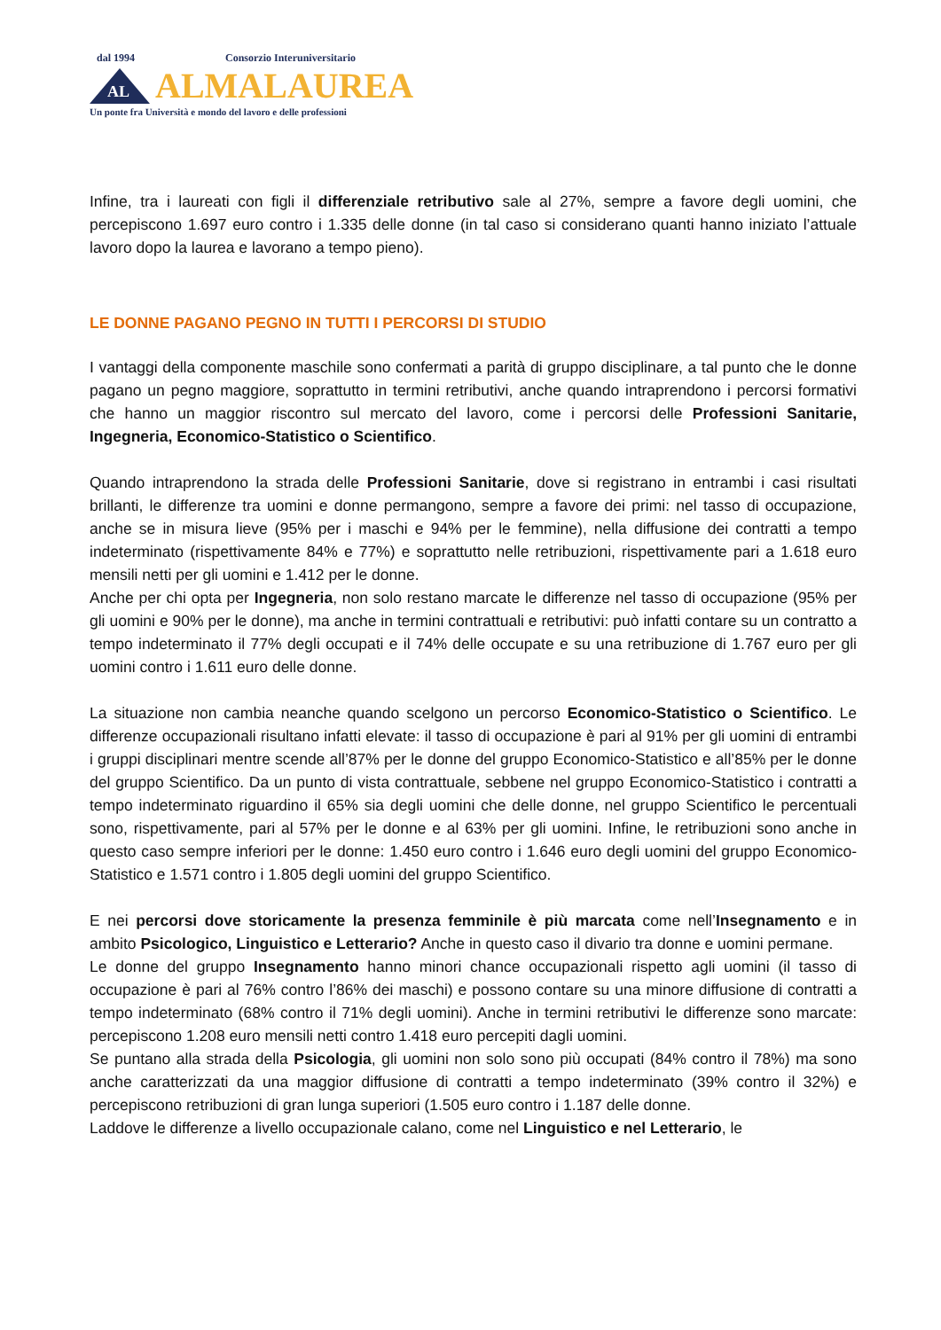dal 1994 Consorzio Interuniversitario
AL
ALMALAUREA
Un ponte fra Università e mondo del lavoro e delle professioni
Infine, tra i laureati con figli il differenziale retributivo sale al 27%, sempre a favore degli uomini, che percepiscono 1.697 euro contro i 1.335 delle donne (in tal caso si considerano quanti hanno iniziato l’attuale lavoro dopo la laurea e lavorano a tempo pieno).
LE DONNE PAGANO PEGNO IN TUTTI I PERCORSI DI STUDIO
I vantaggi della componente maschile sono confermati a parità di gruppo disciplinare, a tal punto che le donne pagano un pegno maggiore, soprattutto in termini retributivi, anche quando intraprendono i percorsi formativi che hanno un maggior riscontro sul mercato del lavoro, come i percorsi delle Professioni Sanitarie, Ingegneria, Economico-Statistico o Scientifico.
Quando intraprendono la strada delle Professioni Sanitarie, dove si registrano in entrambi i casi risultati brillanti, le differenze tra uomini e donne permangono, sempre a favore dei primi: nel tasso di occupazione, anche se in misura lieve (95% per i maschi e 94% per le femmine), nella diffusione dei contratti a tempo indeterminato (rispettivamente 84% e 77%) e soprattutto nelle retribuzioni, rispettivamente pari a 1.618 euro mensili netti per gli uomini e 1.412 per le donne.
Anche per chi opta per Ingegneria, non solo restano marcate le differenze nel tasso di occupazione (95% per gli uomini e 90% per le donne), ma anche in termini contrattuali e retributivi: può infatti contare su un contratto a tempo indeterminato il 77% degli occupati e il 74% delle occupate e su una retribuzione di 1.767 euro per gli uomini contro i 1.611 euro delle donne.
La situazione non cambia neanche quando scelgono un percorso Economico-Statistico o Scientifico. Le differenze occupazionali risultano infatti elevate: il tasso di occupazione è pari al 91% per gli uomini di entrambi i gruppi disciplinari mentre scende all’87% per le donne del gruppo Economico-Statistico e all’85% per le donne del gruppo Scientifico. Da un punto di vista contrattuale, sebbene nel gruppo Economico-Statistico i contratti a tempo indeterminato riguardino il 65% sia degli uomini che delle donne, nel gruppo Scientifico le percentuali sono, rispettivamente, pari al 57% per le donne e al 63% per gli uomini. Infine, le retribuzioni sono anche in questo caso sempre inferiori per le donne: 1.450 euro contro i 1.646 euro degli uomini del gruppo Economico-Statistico e 1.571 contro i 1.805 degli uomini del gruppo Scientifico.
E nei percorsi dove storicamente la presenza femminile è più marcata come nell’Insegnamento e in ambito Psicologico, Linguistico e Letterario? Anche in questo caso il divario tra donne e uomini permane.
Le donne del gruppo Insegnamento hanno minori chance occupazionali rispetto agli uomini (il tasso di occupazione è pari al 76% contro l’86% dei maschi) e possono contare su una minore diffusione di contratti a tempo indeterminato (68% contro il 71% degli uomini). Anche in termini retributivi le differenze sono marcate: percepiscono 1.208 euro mensili netti contro 1.418 euro percepiti dagli uomini.
Se puntano alla strada della Psicologia, gli uomini non solo sono più occupati (84% contro il 78%) ma sono anche caratterizzati da una maggior diffusione di contratti a tempo indeterminato (39% contro il 32%) e percepiscono retribuzioni di gran lunga superiori (1.505 euro contro i 1.187 delle donne.
Laddove le differenze a livello occupazionale calano, come nel Linguistico e nel Letterario, le